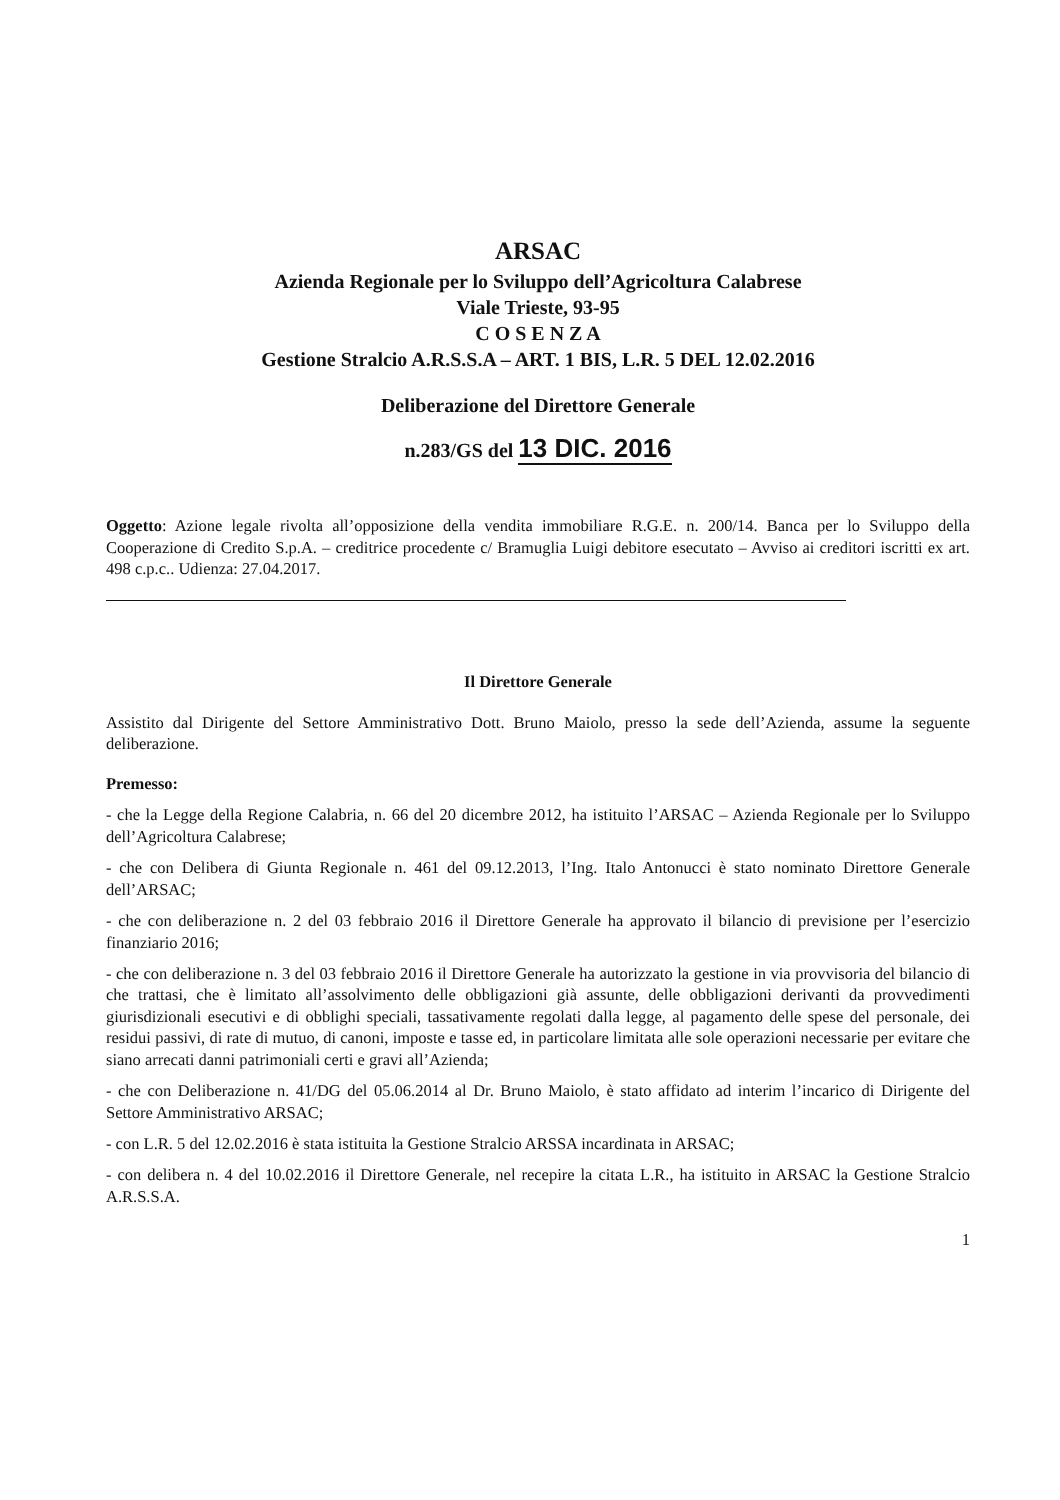ARSAC
Azienda Regionale per lo Sviluppo dell’Agricoltura Calabrese
Viale Trieste, 93-95
C O S E N Z A
Gestione Stralcio A.R.S.S.A – ART. 1 BIS, L.R. 5 DEL 12.02.2016
Deliberazione del Direttore Generale
n.283/GS del 13 DIC. 2016
Oggetto: Azione legale rivolta all’opposizione della vendita immobiliare R.G.E. n. 200/14. Banca per lo Sviluppo della Cooperazione di Credito S.p.A. – creditrice procedente c/ Bramuglia Luigi debitore esecutato – Avviso ai creditori iscritti ex art. 498 c.p.c.. Udienza: 27.04.2017.
Il Direttore Generale
Assistito dal Dirigente del Settore Amministrativo Dott. Bruno Maiolo, presso la sede dell’Azienda, assume la seguente deliberazione.
Premesso:
- che la Legge della Regione Calabria, n. 66 del 20 dicembre 2012, ha istituito l’ARSAC – Azienda Regionale per lo Sviluppo dell’Agricoltura Calabrese;
- che con Delibera di Giunta Regionale n. 461 del 09.12.2013, l’Ing. Italo Antonucci è stato nominato Direttore Generale dell’ARSAC;
- che con deliberazione n. 2 del 03 febbraio 2016 il Direttore Generale ha approvato il bilancio di previsione per l’esercizio finanziario 2016;
- che con deliberazione n. 3 del 03 febbraio 2016 il Direttore Generale ha autorizzato la gestione in via provvisoria del bilancio di che trattasi, che è limitato all’assolvimento delle obbligazioni già assunte, delle obbligazioni derivanti da provvedimenti giurisdizionali esecutivi e di obblighi speciali, tassativamente regolati dalla legge, al pagamento delle spese del personale, dei residui passivi, di rate di mutuo, di canoni, imposte e tasse ed, in particolare limitata alle sole operazioni necessarie per evitare che siano arrecati danni patrimoniali certi e gravi all’Azienda;
- che con Deliberazione n. 41/DG del 05.06.2014 al Dr. Bruno Maiolo, è stato affidato ad interim l’incarico di Dirigente del Settore Amministrativo ARSAC;
- con L.R. 5 del 12.02.2016 è stata istituita la Gestione Stralcio ARSSA incardinata in ARSAC;
- con delibera n. 4 del 10.02.2016 il Direttore Generale, nel recepire la citata L.R., ha istituito in ARSAC la Gestione Stralcio A.R.S.S.A.
1